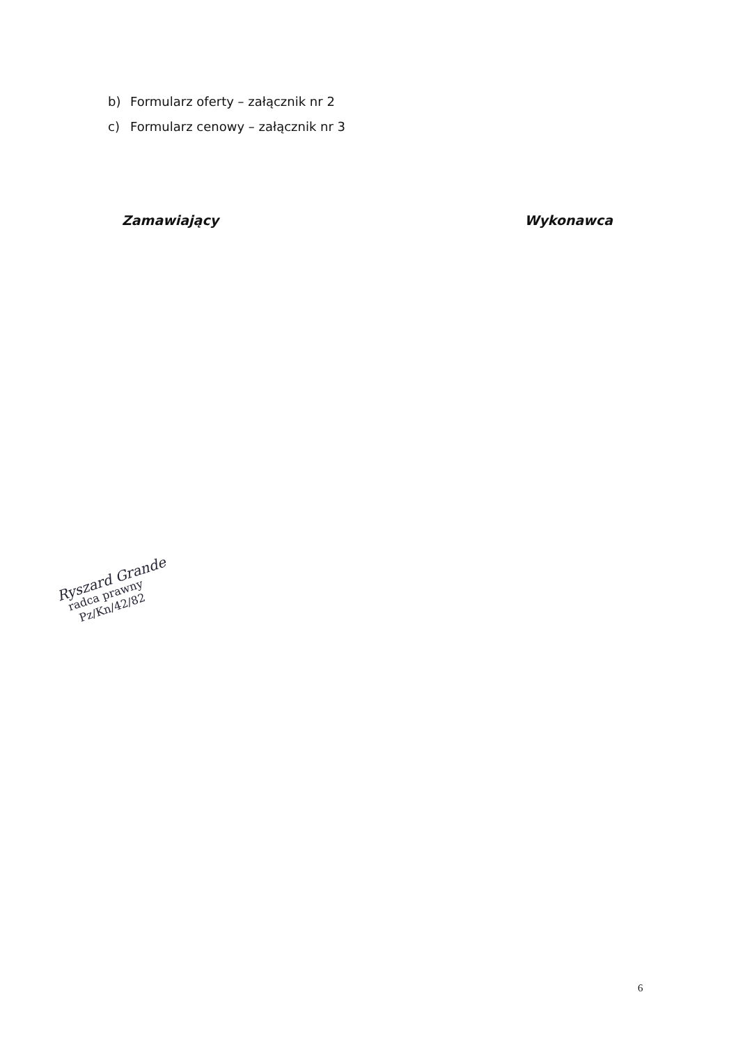b) Formularz oferty – załącznik nr 2
c) Formularz cenowy – załącznik nr 3
Zamawiający Wykonawca
Ryszard Grande
radca prawny
Pz/Kn/42/82
6